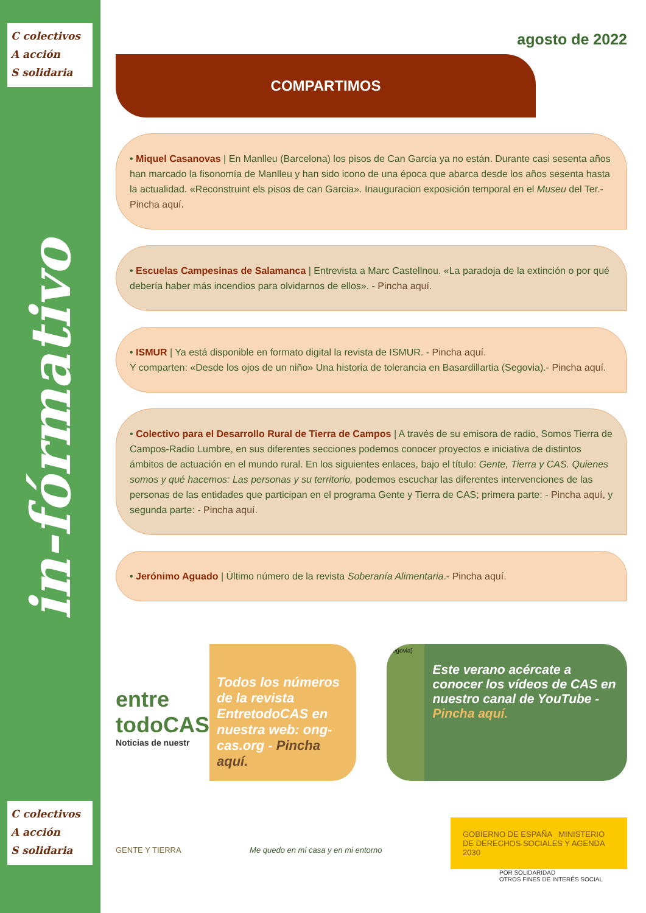C colectivos
A acción
S solidaria
in-fórmativo
C colectivos
A acción
S solidaria
agosto de 2022
COMPARTIMOS
• Miquel Casanovas | En Manlleu (Barcelona) los pisos de Can Garcia ya no están. Durante casi sesenta años han marcado la fisonomía de Manlleu y han sido icono de una época que abarca desde los años sesenta hasta la actualidad. «Reconstruint els pisos de can Garcia». Inauguracion exposición temporal en el Museu del Ter.- Pincha aquí.
• Escuelas Campesinas de Salamanca | Entrevista a Marc Castellnou. «La paradoja de la extinción o por qué debería haber más incendios para olvidarnos de ellos». - Pincha aquí.
• ISMUR | Ya está disponible en formato digital la revista de ISMUR. - Pincha aquí.
Y comparten: «Desde los ojos de un niño» Una historia de tolerancia en Basardillartia (Segovia).- Pincha aquí.
• Colectivo para el Desarrollo Rural de Tierra de Campos | A través de su emisora de radio, Somos Tierra de Campos-Radio Lumbre, en sus diferentes secciones podemos conocer proyectos e iniciativa de distintos ámbitos de actuación en el mundo rural. En los siguientes enlaces, bajo el título: Gente, Tierra y CAS. Quienes somos y qué hacemos: Las personas y su territorio, podemos escuchar las diferentes intervenciones de las personas de las entidades que participan en el programa Gente y Tierra de CAS; primera parte: - Pincha aquí, y segunda parte: - Pincha aquí.
• Jerónimo Aguado | Último número de la revista Soberanía Alimentaria.- Pincha aquí.
entre todoCAS
Noticias de nuestr
Todos los números de la revista EntretodoCAS en nuestra web: ong-cas.org - Pincha aquí.
(Segovia)
Este verano acércate a conocer los vídeos de CAS en nuestro canal de YouTube - Pincha aquí.
GENTE Y TIERRA
Me quedo en mi casa y en mi entorno
GOBIERNO DE ESPAÑA MINISTERIO DE DERECHOS SOCIALES Y AGENDA 2030
POR SOLIDARIDAD
OTROS FINES DE INTERÉS SOCIAL